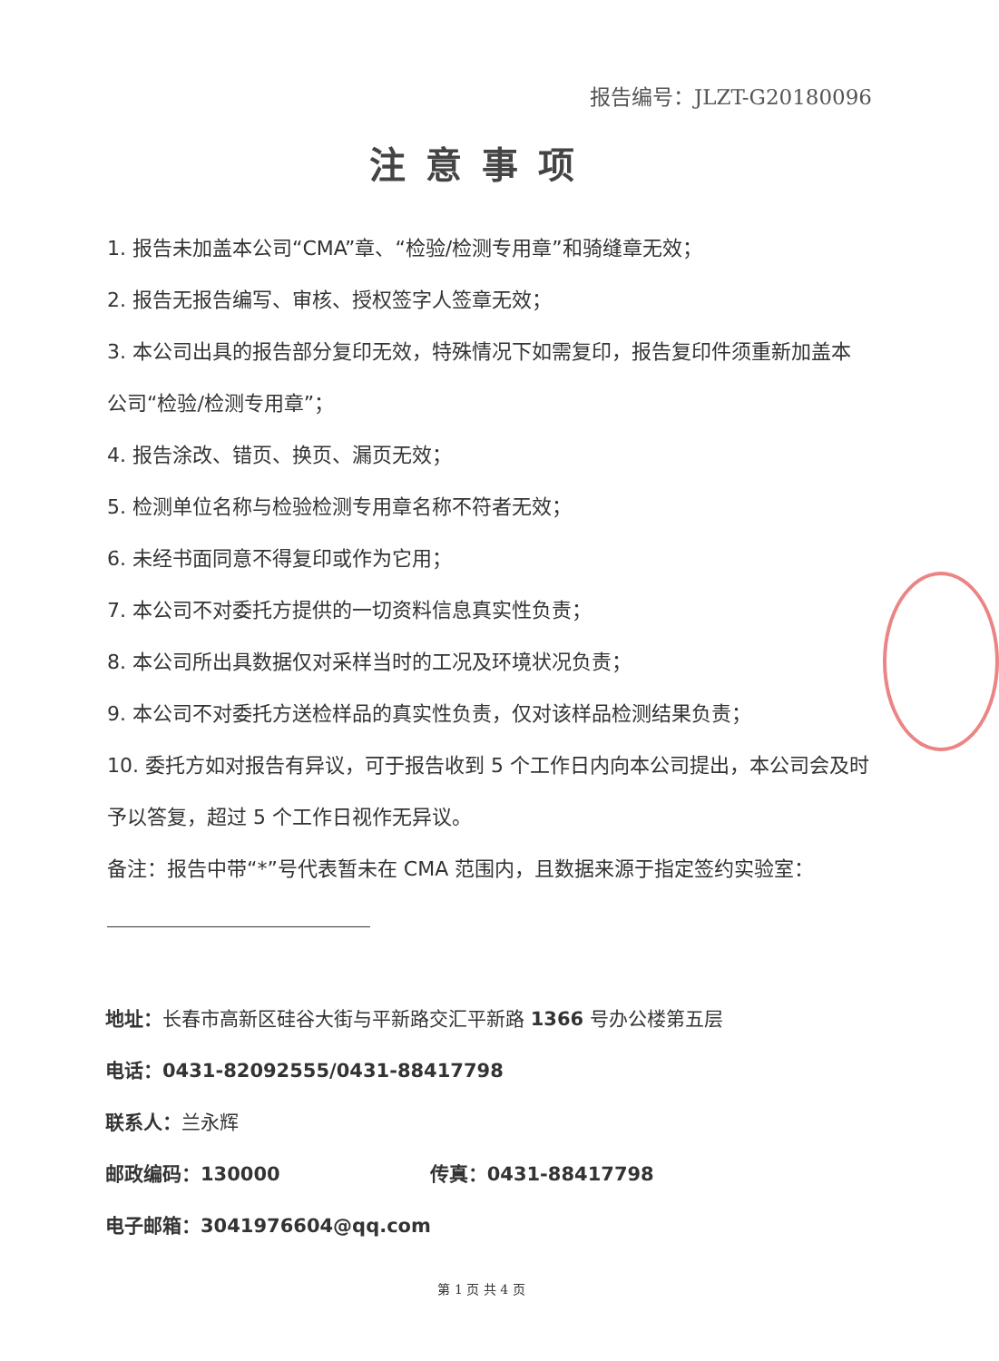报告编号：JLZT-G20180096
注意事项
1. 报告未加盖本公司“CMA”章、“检验/检测专用章”和骑缝章无效；
2. 报告无报告编写、审核、授权签字人签章无效；
3. 本公司出具的报告部分复印无效，特殊情况下如需复印，报告复印件须重新加盖本公司“检验/检测专用章”；
4. 报告涂改、错页、换页、漏页无效；
5. 检测单位名称与检验检测专用章名称不符者无效；
6. 未经书面同意不得复印或作为它用；
7. 本公司不对委托方提供的一切资料信息真实性负责；
8. 本公司所出具数据仅对采样当时的工况及环境状况负责；
9. 本公司不对委托方送检样品的真实性负责，仅对该样品检测结果负责；
10. 委托方如对报告有异议，可于报告收到 5 个工作日内向本公司提出，本公司会及时予以答复，超过 5 个工作日视作无异议。
备注：报告中带“*”号代表暂未在 CMA 范围内，且数据来源于指定签约实验室：
地址：长春市高新区硅谷大街与平新路交汇平新路 1366 号办公楼第五层
电话：0431-82092555/0431-88417798
联系人：兰永辉
邮政编码：130000 传真：0431-88417798
电子邮箱：3041976604@qq.com
第 1 页 共 4 页